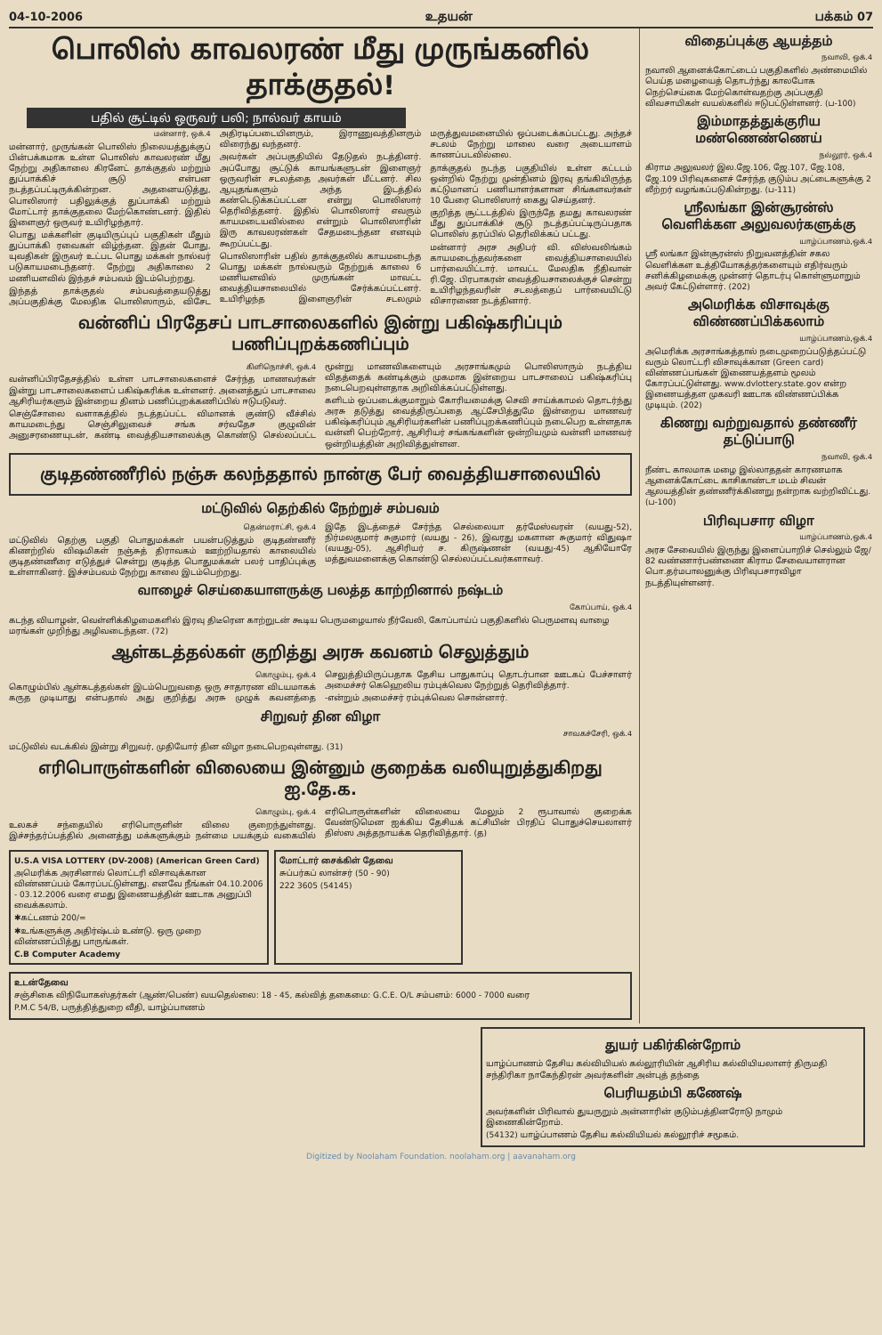04-10-2006 உதயன் பக்கம் 07
பொலிஸ் காவலரண் மீது முருங்கனில் தாக்குதல்!
பதில் சூட்டில் ஒருவர் பலி; நால்வர் காயம்
மன்னார், ஒக்.4
மன்னார், முருங்கன் பொலிஸ் நிலையத்துக்குப் பின்பக்கமாக உள்ள பொலிஸ் காவலரண் மீது நேற்று அதிகாலை கிரனேட் தாக்குதல் மற்றும் துப்பாக்கிச் சூடு என்பன நடத்தப்பட்டிருக்கின்றன. அதனையடுத்து, பொலிஸார் பதிலுக்குத் துப்பாக்கி மற்றும் மோட்டார் தாக்குதலை மேற்கொண்டனர். இதில் இளைஞர் ஒருவர் உயிரிழந்தார்.
பொது மக்களின் குடியிருப்புப் பகுதிகள் மீதும் துப்பாக்கி ரவைகள் விழ்ந்தன. இதன் போது, யுவதிகள் இருவர் உட்பட பொது மக்கள் நால்வர் படுகாயமடைந்தனர். நேற்று அதிகாலை 2 மணியளவில் இந்தச் சம்பவம் இடம்பெற்றது.
இந்தத் தாக்குதல் சம்பவத்தையடுத்து அப்பகுதிக்கு மேலதிக பொலிஸாரும், விசேட அதிரடிப்படையினரும், இராணுவத்தினரும் விரைந்து வந்தனர்.
அவர்கள் அப்பகுதியில் தேடுதல் நடத்தினர். அப்போது சூட்டுக் காயங்களுடன் இளைஞர் ஒருவரின் சடலத்தை அவர்கள் மீட்டனர். சில ஆயுதங்களும் அந்த இடத்தில் கண்டெடுக்கப்பட்டன என்று பொலிஸார் தெரிவித்தனர். இதில் பொலிஸார் எவரும் காயமடையவில்லை என்றும் பொலிஸாரின் இரு காவலரண்கள் சேதமடைந்தன எனவும் கூறப்பட்டது.
பொலிஸாரின் பதில் தாக்குதலில் காயமடைந்த பொது மக்கள் நால்வரும் நேற்றுக் காலை 6 மணியளவில் முருங்கன் மாவட்ட வைத்தியசாலையில் சேர்க்கப்பட்டனர். உயிரிழந்த இளைஞரின் சடலமும் மருத்துவமனையில் ஒப்படைக்கப்பட்டது. அந்தச் சடலம் நேற்று மாலை வரை அடையாளம் காணப்படவில்லை.
தாக்குதல் நடந்த பகுதியில் உள்ள கட்டடம் ஒன்றில் நேற்று முன்தினம் இரவு தங்கியிருந்த கட்டுமானப் பணியாளர்களான சிங்களவர்கள் 10 பேரை பொலிஸார் கைது செய்தனர்.
குறித்த சூட்டடத்தில் இருந்தே தமது காவலரண் மீது துப்பாக்கிச் சூடு நடத்தப்பட்டிருப்பதாக பொலிஸ் தரப்பில் தெரிவிக்கப் பட்டது.
மன்னார் அரச அதிபர் வி. விஸ்வலிங்கம் காயமடைந்தவர்களை வைத்தியசாலையில் பார்வையிட்டார். மாவட்ட மேலதிக நீதிவான் ரி.ஜே. பிரபாகரன் வைத்தியசாலைக்குச் சென்று உயிரிழந்தவரின் சடலத்தைப் பார்வையிட்டு விசாரணை நடத்தினார்.
வன்னிப் பிரதேசப் பாடசாலைகளில் இன்று பகிஷ்கரிப்பும் பணிப்புறக்கணிப்பும்
கிளிநொச்சி, ஒக்.4
வன்னிப்பிரதேசத்தில் உள்ள பாடசாலைகளைச் சேர்ந்த மாணவர்கள் இன்று பாடசாலைகளைப் பகிஷ்கரிக்க உள்ளனர். அனைத்துப் பாடசாலை ஆசிரியர்களும் இன்றைய தினம் பணிப்புறக்கணிப்பில் ஈடுபடுவர்.
செஞ்சோலை வளாகத்தில் நடத்தப்பட்ட விமானக் குண்டு வீச்சில் காயமடைந்து செஞ்சிலுவைச் சங்க சர்வதேச குழுவின் அனுசரணையுடன், கண்டி வைத்தியசாலைக்கு கொண்டு செல்லப்பட்ட மூன்று மாணவிகளையும் அரசாங்கமும் பொலிஸாரும் நடத்திய விதத்தைக் கண்டிக்கும் முகமாக இன்றைய பாடசாலைப் பகிஷ்கரிப்பு நடைபெறவுள்ளதாக அறிவிக்கப்பட்டுள்ளது.
களிடம் ஒப்படைக்குமாறும் கோரியமைக்கு செவி சாய்க்காமல் தொடர்ந்து அரசு தடுத்து வைத்திருப்பதை ஆட்சேபித்துமே இன்றைய மாணவர் பகிஷ்கரிப்பும் ஆசிரியர்களின் பணிப்புறக்கணிப்பும் நடைபெற உள்ளதாக வன்னி பெற்றோர், ஆசிரியர் சங்கங்களின் ஒன்றியமும் வன்னி மாணவர் ஒன்றியத்தின் அறிவித்துள்ளன.
குடிதண்ணீரில் நஞ்சு கலந்ததால் நான்கு பேர் வைத்தியசாலையில்
மட்டுவில் தெற்கில் நேற்றுச் சம்பவம்
தென்மராட்சி, ஒக்.4
மட்டுவில் தெற்கு பகுதி பொதுமக்கள் பயன்படுத்தும் குடிதண்ணீர் கிணற்றில் விஷமிகள் நஞ்சுத் திராவகம் ஊற்றியதால் காலையில் குடிதண்ணீரை எடுத்துச் சென்று குடித்த பொதுமக்கள் பலர் பாதிப்புக்கு உள்ளாகினர். இச்சம்பவம் நேற்று காலை இடம்பெற்றது.
இதே இடத்தைச் சேர்ந்த செல்லையா தர்மேஸ்வரன் (வயது-52), நிர்மலகுமார் சுகுமார் (வயது - 26), இவரது மகளான சுகுமார் விதுஷா (வயது-05), ஆசிரியர் ச. கிருஷ்ணன் (வயது-45) ஆகியோரே மத்துவமனைக்கு கொண்டு செல்லப்பட்டவர்களாவர்.
வாழைச் செய்கையாளருக்கு பலத்த காற்றினால் நஷ்டம்
கோப்பாய், ஒக்.4
கடந்த வியாழன், வெள்ளிக்கிழமைகளில் இரவு திடீரென காற்றுடன் கூடிய பெருமழையால் நீர்வேலி, கோப்பாய்ப் பகுதிகளில் பெருமளவு வாழை மரங்கள் முறிந்து அழிவடைந்தன. (72)
ஆள்கடத்தல்கள் குறித்து அரசு கவனம் செலுத்தும்
கொழும்பு, ஒக்.4
கொழும்பில் ஆள்கடத்தல்கள் இடம்பெறுவதை ஒரு சாதாரண விடயமாகக் கருத முடியாது என்பதால் அது குறித்து அரசு முழுக் கவனத்தை செலுத்தியிருப்பதாக தேசிய பாதுகாப்பு தொடர்பான ஊடகப் பேச்சாளர் அமைச்சர் கெஹெலிய ரம்புக்வெல நேற்றுத் தெரிவித்தார்.
-என்றும் அமைச்சர் ரம்புக்வெல சொன்னார்.
சிறுவர் தின விழா
சாவகச்சேரி, ஒக்.4
மட்டுவில் வடக்கில் இன்று சிறுவர், முதியோர் தின விழா நடைபெறவுள்ளது. (31)
எரிபொருள்களின் விலையை இன்னும் குறைக்க வலியுறுத்துகிறது ஐ.தே.க.
கொழும்பு, ஒக்.4
உலகச் சந்தையில் எரிபொருளின் விலை குறைந்துள்ளது. இச்சந்தர்ப்பத்தில் அனைத்து மக்களுக்கும் நன்மை பயக்கும் வகையில் எரிபொருள்களின் விலையை மேலும் 2 ரூபாவால் குறைக்க வேண்டுமென ஐக்கிய தேசியக் கட்சியின் பிரதிப் பொதுச்செயலாளர் திஸ்ஸ அத்தநாயக்க தெரிவித்தார். (த)
U.S.A VISA LOTTERY (DV-2008) (American Green Card)
அமெரிக்க அரசினால் லொட்டரி விசாவுக்கான விண்ணப்பம் கோரப்பட்டுள்ளது. எனவே நீங்கள் 04.10.2006 - 03.12.2006 வரை எமது இணையத்தின் ஊடாக அனுப்பி வைக்கலாம்.
✱கட்டணம் 200/=
✱உங்களுக்கு அதிர்ஷ்டம் உண்டு. ஒரு முறை விண்ணப்பித்து பாருங்கள்.
C.B Computer Academy
மோட்டார் சைக்கிள் தேவை
சுப்பர்கப் லான்சர் (50 - 90)
222 3605 (54145)
உடன்தேவை
சஞ்சிகை விநியோகஸ்தர்கள் (ஆண்/பெண்) வயதெல்லை: 18 - 45, கல்வித் தகைமை: G.C.E. O/L சம்பளம்: 6000 - 7000 வரை
P.M.C 54/B, பருத்தித்துறை வீதி, யாழ்ப்பாணம்
விதைப்புக்கு ஆயத்தம்
நவாலி, ஒக்.4
நவாலி ஆனைக்கோட்டைப் பகுதிகளில் அண்மையில் பெய்த மழையைத் தொடர்ந்து காலபோக நெற்செய்கை மேற்கொள்வதற்கு அப்பகுதி விவசாயிகள் வயல்களில் ஈடுபட்டுள்ளனர். (ப-100)
இம்மாதத்துக்குரிய மண்ணெண்ணெய்
நல்லூர், ஒக்.4
கிராம அலுவலர் இல.ஜே.106, ஜே.107, ஜே.108, ஜே.109 பிரிவுகளைச் சேர்ந்த குடும்ப அட்டைகளுக்கு 2 லீற்றர் வழங்கப்படுகின்றது. (ப-111)
ஸ்ரீலங்கா இன்சூரன்ஸ் வெளிக்கள அலுவலர்களுக்கு
யாழ்ப்பாணம்,ஒக்.4
ஸ்ரீ லங்கா இன்சூரன்ஸ் நிறுவனத்தின் சகல வெளிக்கள உத்தியோகத்தர்களையும் எதிர்வரும் சனிக்கிழமைக்கு முன்னர் தொடர்பு கொள்ளுமாறும் அவர் கேட்டுள்ளார். (202)
அமெரிக்க விசாவுக்கு விண்ணப்பிக்கலாம்
யாழ்ப்பாணம்,ஒக்.4
அமெரிக்க அரசாங்கத்தால் நடைமுறைப்படுத்தப்பட்டு வரும் லொட்டரி விசாவுக்கான (Green card) விண்ணப்பங்கள் இணையத்தளம் மூலம் கோரப்பட்டுள்ளது. www.dvlottery.state.gov என்ற இணையத்தள முகவரி ஊடாக விண்ணப்பிக்க முடியும். (202)
கிணறு வற்றுவதால் தண்ணீர் தட்டுப்பாடு
நவாலி, ஒக்.4
நீண்ட காலமாக மழை இல்லாததன் காரணமாக ஆனைக்கோட்டை காசிகாண்டா மடம் சிவன் ஆலயத்தின் தண்ணீர்க்கிணறு நன்றாக வற்றிவிட்டது. (ப-100)
பிரிவுபசார விழா
யாழ்ப்பாணம்,ஒக்.4
அரச சேவையில் இருந்து இளைப்பாறிச் செல்லும் ஜே/ 82 வண்ணார்பண்ணை கிராம சேவையாளரான பொ.தர்மபாலனுக்கு பிரிவுபசாரவிழா நடத்தியுள்ளனர்.
துயர் பகிர்கின்றோம்
யாழ்ப்பாணம் தேசிய கல்வியியல் கல்லூரியின் ஆசிரிய கல்வியியலாளர் திருமதி சந்திரிகா நாகேந்திரன் அவர்களின் அன்புத் தந்தை
பெரியதம்பி கணேஷ்
அவர்களின் பிரிவால் துயருறும் அன்னாரின் குடும்பத்தினரோடு நாமும் இணைகின்றோம்.
(54132) யாழ்ப்பாணம் தேசிய கல்வியியல் கல்லூரிச் சமூகம்.
Digitized by Noolaham Foundation. noolaham.org | aavanaham.org